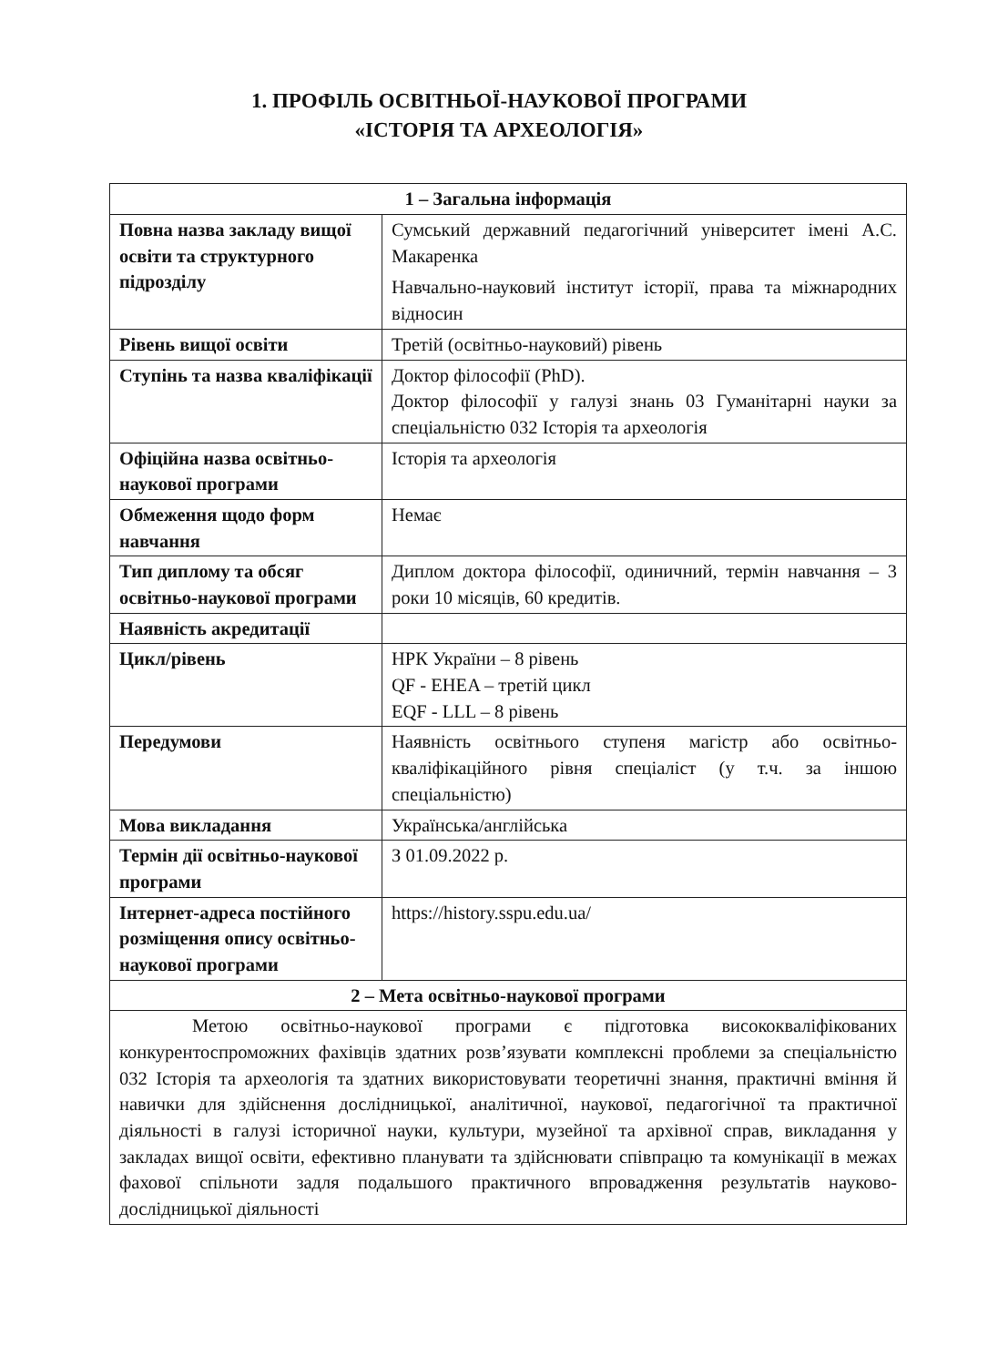1. ПРОФІЛЬ ОСВІТНЬОЇ-НАУКОВОЇ ПРОГРАМИ
«ІСТОРІЯ ТА АРХЕОЛОГІЯ»
| 1 – Загальна інформація | |
| --- | --- |
| Повна назва закладу вищої освіти та структурного підрозділу | Сумський державний педагогічний університет імені А.С. Макаренка Навчально-науковий інститут історії, права та міжнародних відносин |
| Рівень вищої освіти | Третій (освітньо-науковий) рівень |
| Ступінь та назва кваліфікації | Доктор філософії (PhD). Доктор філософії у галузі знань 03 Гуманітарні науки за спеціальністю 032 Історія та археологія |
| Офіційна назва освітньо-наукової програми | Історія та археологія |
| Обмеження щодо форм навчання | Немає |
| Тип диплому та обсяг освітньо-наукової програми | Диплом доктора філософії, одиничний, термін навчання – 3 роки 10 місяців, 60 кредитів. |
| Наявність акредитації | |
| Цикл/рівень | НРК України – 8 рівень QF - EHEA – третій цикл EQF - LLL – 8 рівень |
| Передумови | Наявність освітнього ступеня магістр або освітньо-кваліфікаційного рівня спеціаліст (у т.ч. за іншою спеціальністю) |
| Мова викладання | Українська/англійська |
| Термін дії освітньо-наукової програми | З 01.09.2022 р. |
| Інтернет-адреса постійного розміщення опису освітньо-наукової програми | https://history.sspu.edu.ua/ |
| 2 – Мета освітньо-наукової програми | |
| Метою освітньо-наукової програми є підготовка висококваліфікованих конкурентоспроможних фахівців здатних розв’язувати комплексні проблеми за спеціальністю 032 Історія та археологія та здатних використовувати теоретичні знання, практичні вміння й навички для здійснення дослідницької, аналітичної, наукової, педагогічної та практичної діяльності в галузі історичної науки, культури, музейної та архівної справ, викладання у закладах вищої освіти, ефективно планувати та здійснювати співпрацю та комунікації в межах фахової спільноти задля подальшого практичного впровадження результатів науково-дослідницької діяльності | |